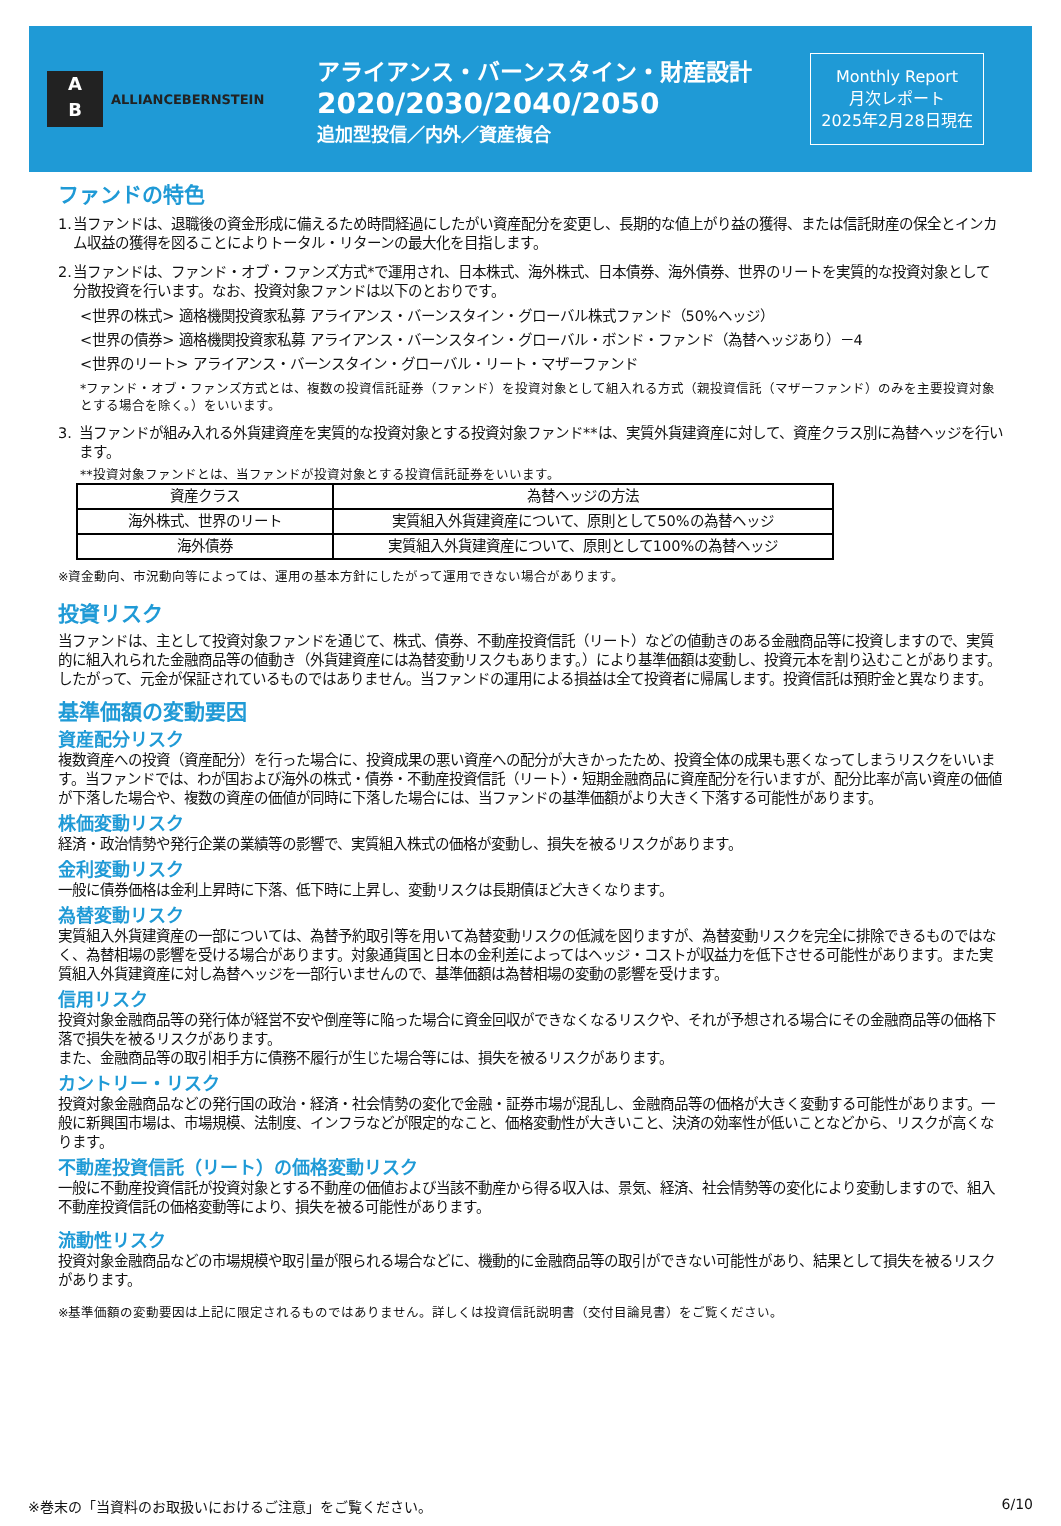A
B
ALLIANCEBERNSTEIN
アライアンス・バーンスタイン・財産設計
2020/2030/2040/2050
追加型投信／内外／資産複合
Monthly Report
月次レポート
2025年2月28日現在
ファンドの特色
1. 当ファンドは、退職後の資金形成に備えるため時間経過にしたがい資産配分を変更し、長期的な値上がり益の獲得、または信託財産の保全とインカム収益の獲得を図ることによりトータル・リターンの最大化を目指します。
2. 当ファンドは、ファンド・オブ・ファンズ方式*で運用され、日本株式、海外株式、日本債券、海外債券、世界のリートを実質的な投資対象として分散投資を行います。なお、投資対象ファンドは以下のとおりです。
<世界の株式> 適格機関投資家私募 アライアンス・バーンスタイン・グローバル株式ファンド（50%ヘッジ）
<世界の債券> 適格機関投資家私募 アライアンス・バーンスタイン・グローバル・ボンド・ファンド（為替ヘッジあり）－4
<世界のリート> アライアンス・バーンスタイン・グローバル・リート・マザーファンド
*ファンド・オブ・ファンズ方式とは、複数の投資信託証券（ファンド）を投資対象として組入れる方式（親投資信託（マザーファンド）のみを主要投資対象とする場合を除く。）をいいます。
3. 当ファンドが組み入れる外貨建資産を実質的な投資対象とする投資対象ファンド**は、実質外貨建資産に対して、資産クラス別に為替ヘッジを行います。
**投資対象ファンドとは、当ファンドが投資対象とする投資信託証券をいいます。
| 資産クラス | 為替ヘッジの方法 |
| --- | --- |
| 海外株式、世界のリート | 実質組入外貨建資産について、原則として50%の為替ヘッジ |
| 海外債券 | 実質組入外貨建資産について、原則として100%の為替ヘッジ |
※資金動向、市況動向等によっては、運用の基本方針にしたがって運用できない場合があります。
投資リスク
当ファンドは、主として投資対象ファンドを通じて、株式、債券、不動産投資信託（リート）などの値動きのある金融商品等に投資しますので、実質的に組入れられた金融商品等の値動き（外貨建資産には為替変動リスクもあります。）により基準価額は変動し、投資元本を割り込むことがあります。したがって、元金が保証されているものではありません。当ファンドの運用による損益は全て投資者に帰属します。投資信託は預貯金と異なります。
基準価額の変動要因
資産配分リスク
複数資産への投資（資産配分）を行った場合に、投資成果の悪い資産への配分が大きかったため、投資全体の成果も悪くなってしまうリスクをいいます。当ファンドでは、わが国および海外の株式・債券・不動産投資信託（リート）・短期金融商品に資産配分を行いますが、配分比率が高い資産の価値が下落した場合や、複数の資産の価値が同時に下落した場合には、当ファンドの基準価額がより大きく下落する可能性があります。
株価変動リスク
経済・政治情勢や発行企業の業績等の影響で、実質組入株式の価格が変動し、損失を被るリスクがあります。
金利変動リスク
一般に債券価格は金利上昇時に下落、低下時に上昇し、変動リスクは長期債ほど大きくなります。
為替変動リスク
実質組入外貨建資産の一部については、為替予約取引等を用いて為替変動リスクの低減を図りますが、為替変動リスクを完全に排除できるものではなく、為替相場の影響を受ける場合があります。対象通貨国と日本の金利差によってはヘッジ・コストが収益力を低下させる可能性があります。また実質組入外貨建資産に対し為替ヘッジを一部行いませんので、基準価額は為替相場の変動の影響を受けます。
信用リスク
投資対象金融商品等の発行体が経営不安や倒産等に陥った場合に資金回収ができなくなるリスクや、それが予想される場合にその金融商品等の価格下落で損失を被るリスクがあります。
また、金融商品等の取引相手方に債務不履行が生じた場合等には、損失を被るリスクがあります。
カントリー・リスク
投資対象金融商品などの発行国の政治・経済・社会情勢の変化で金融・証券市場が混乱し、金融商品等の価格が大きく変動する可能性があります。一般に新興国市場は、市場規模、法制度、インフラなどが限定的なこと、価格変動性が大きいこと、決済の効率性が低いことなどから、リスクが高くなります。
不動産投資信託（リート）の価格変動リスク
一般に不動産投資信託が投資対象とする不動産の価値および当該不動産から得る収入は、景気、経済、社会情勢等の変化により変動しますので、組入不動産投資信託の価格変動等により、損失を被る可能性があります。
流動性リスク
投資対象金融商品などの市場規模や取引量が限られる場合などに、機動的に金融商品等の取引ができない可能性があり、結果として損失を被るリスクがあります。
※基準価額の変動要因は上記に限定されるものではありません。詳しくは投資信託説明書（交付目論見書）をご覧ください。
※巻末の「当資料のお取扱いにおけるご注意」をご覧ください。 6/10